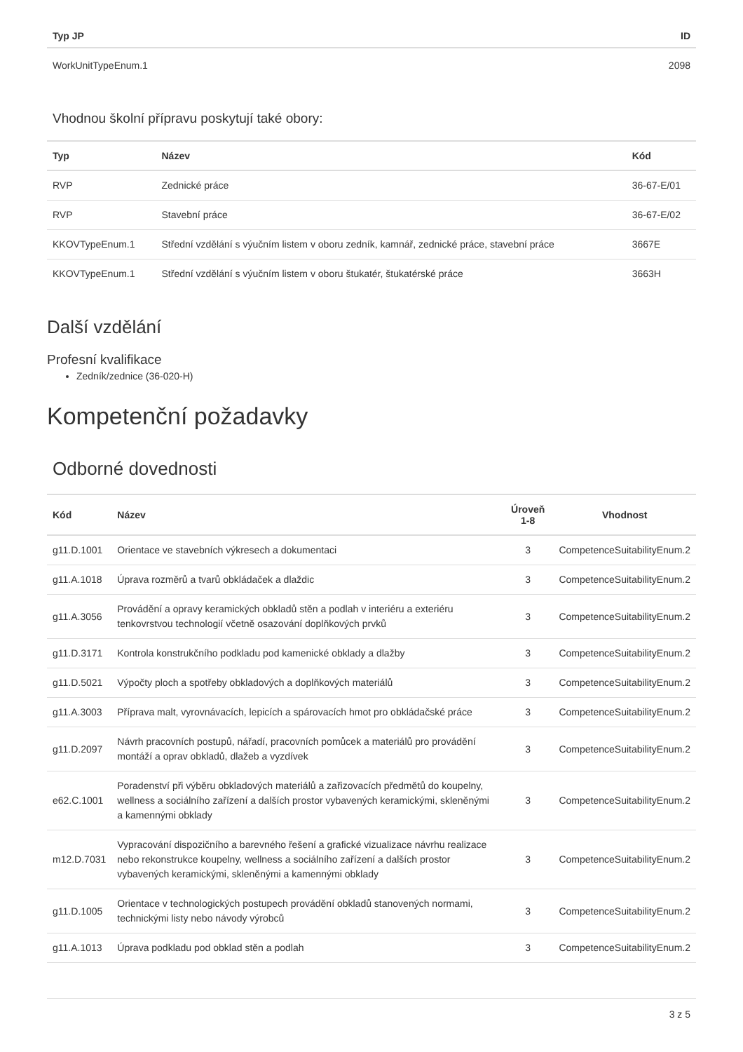| Typ JP | ID |
| --- | --- |
| WorkUnitTypeEnum.1 | 2098 |
Vhodnou školní přípravu poskytují také obory:
| Typ | Název | Kód |
| --- | --- | --- |
| RVP | Zednické práce | 36-67-E/01 |
| RVP | Stavební práce | 36-67-E/02 |
| KKOVTypeEnum.1 | Střední vzdělání s výučním listem v oboru zedník, kamnář, zednické práce, stavební práce | 3667E |
| KKOVTypeEnum.1 | Střední vzdělání s výučním listem v oboru štukatér, štukatérské práce | 3663H |
Další vzdělání
Profesní kvalifikace
Zedník/zednice (36-020-H)
Kompetenční požadavky
Odborné dovednosti
| Kód | Název | Úroveň 1-8 | Vhodnost |
| --- | --- | --- | --- |
| g11.D.1001 | Orientace ve stavebních výkresech a dokumentaci | 3 | CompetenceSuitabilityEnum.2 |
| g11.A.1018 | Úprava rozměrů a tvarů obkládaček a dlaždic | 3 | CompetenceSuitabilityEnum.2 |
| g11.A.3056 | Provádění a opravy keramických obkladů stěn a podlah v interiéru a exteriéru tenkovrstvou technologií včetně osazování doplňkových prvků | 3 | CompetenceSuitabilityEnum.2 |
| g11.D.3171 | Kontrola konstrukčního podkladu pod kamenické obklady a dlažby | 3 | CompetenceSuitabilityEnum.2 |
| g11.D.5021 | Výpočty ploch a spotřeby obkladových a doplňkových materiálů | 3 | CompetenceSuitabilityEnum.2 |
| g11.A.3003 | Příprava malt, vyrovnávacích, lepicích a spárovacích hmot pro obkládačské práce | 3 | CompetenceSuitabilityEnum.2 |
| g11.D.2097 | Návrh pracovních postupů, nářadí, pracovních pomůcek a materiálů pro provádění montáží a oprav obkladů, dlažeb a vyzdívek | 3 | CompetenceSuitabilityEnum.2 |
| e62.C.1001 | Poradenství při výběru obkladových materiálů a zařizovacích předmětů do koupelny, wellness a sociálního zařízení a dalších prostor vybavených keramickými, skleněnými a kamennými obklady | 3 | CompetenceSuitabilityEnum.2 |
| m12.D.7031 | Vypracování dispozičního a barevného řešení a grafické vizualizace návrhu realizace nebo rekonstrukce koupelny, wellness a sociálního zařízení a dalších prostor vybavených keramickými, skleněnými a kamennými obklady | 3 | CompetenceSuitabilityEnum.2 |
| g11.D.1005 | Orientace v technologických postupech provádění obkladů stanovených normami, technickými listy nebo návody výrobců | 3 | CompetenceSuitabilityEnum.2 |
| g11.A.1013 | Úprava podkladu pod obklad stěn a podlah | 3 | CompetenceSuitabilityEnum.2 |
3 z 5